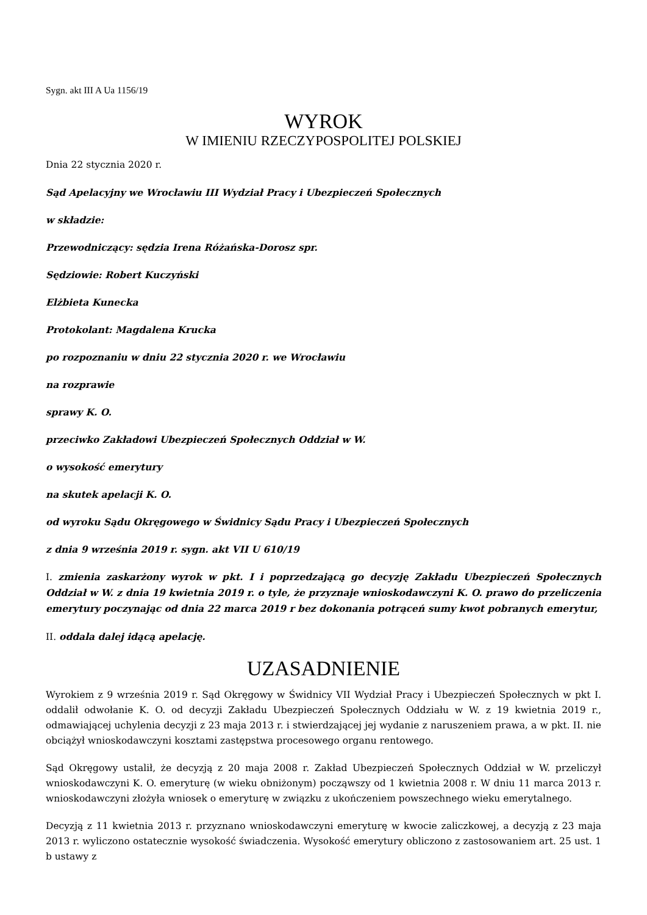Sygn. akt III A Ua 1156/19
WYROK
W IMIENIU RZECZYPOSPOLITEJ POLSKIEJ
Dnia 22 stycznia 2020 r.
Sąd Apelacyjny we Wrocławiu III Wydział Pracy i Ubezpieczeń Społecznych
w składzie:
Przewodniczący: sędzia Irena Różańska-Dorosz spr.
Sędziowie: Robert Kuczyński
Elżbieta Kunecka
Protokolant: Magdalena Krucka
po rozpoznaniu w dniu 22 stycznia 2020 r. we Wrocławiu
na rozprawie
sprawy K. O.
przeciwko Zakładowi Ubezpieczeń Społecznych Oddział w W.
o wysokość emerytury
na skutek apelacji K. O.
od wyroku Sądu Okręgowego w Świdnicy Sądu Pracy i Ubezpieczeń Społecznych
z dnia 9 września 2019 r. sygn. akt VII U 610/19
I. zmienia zaskarżony wyrok w pkt. I i poprzedzającą go decyzję Zakładu Ubezpieczeń Społecznych Oddział w W. z dnia 19 kwietnia 2019 r. o tyle, że przyznaje wnioskodawczyni K. O. prawo do przeliczenia emerytury poczynając od dnia 22 marca 2019 r bez dokonania potrąceń sumy kwot pobranych emerytur,
II. oddala dalej idącą apelację.
UZASADNIENIE
Wyrokiem z 9 września 2019 r. Sąd Okręgowy w Świdnicy VII Wydział Pracy i Ubezpieczeń Społecznych w pkt I. oddalił odwołanie K. O. od decyzji Zakładu Ubezpieczeń Społecznych Oddziału w W. z 19 kwietnia 2019 r., odmawiającej uchylenia decyzji z 23 maja 2013 r. i stwierdzającej jej wydanie z naruszeniem prawa, a w pkt. II. nie obciążył wnioskodawczyni kosztami zastępstwa procesowego organu rentowego.
Sąd Okręgowy ustalił, że decyzją z 20 maja 2008 r. Zakład Ubezpieczeń Społecznych Oddział w W. przeliczył wnioskodawczyni K. O. emeryturę (w wieku obniżonym) począwszy od 1 kwietnia 2008 r. W dniu 11 marca 2013 r. wnioskodawczyni złożyła wniosek o emeryturę w związku z ukończeniem powszechnego wieku emerytalnego.
Decyzją z 11 kwietnia 2013 r. przyznano wnioskodawczyni emeryturę w kwocie zaliczkowej, a decyzją z 23 maja 2013 r. wyliczono ostatecznie wysokość świadczenia. Wysokość emerytury obliczono z zastosowaniem art. 25 ust. 1 b ustawy z